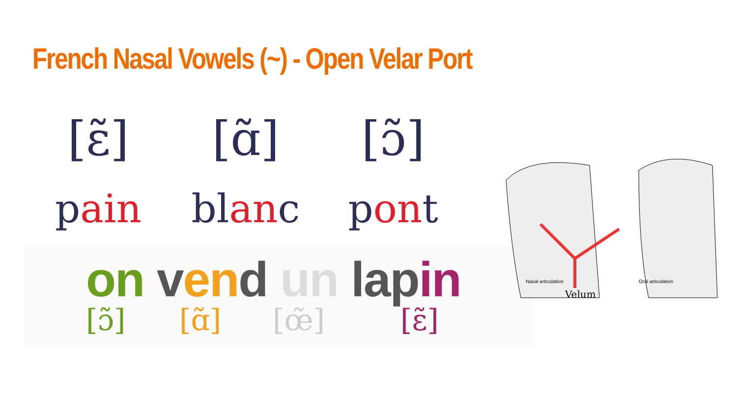French Nasal Vowels (~) - Open Velar Port
[ɛ̃] [ɑ̃] [ɔ̃]
pain blanc pont
on ven d un lap in
[ɔ̃] [ɑ̃] [œ̃] [ɛ̃]
Nasal articulation
Velum
Oral articulation